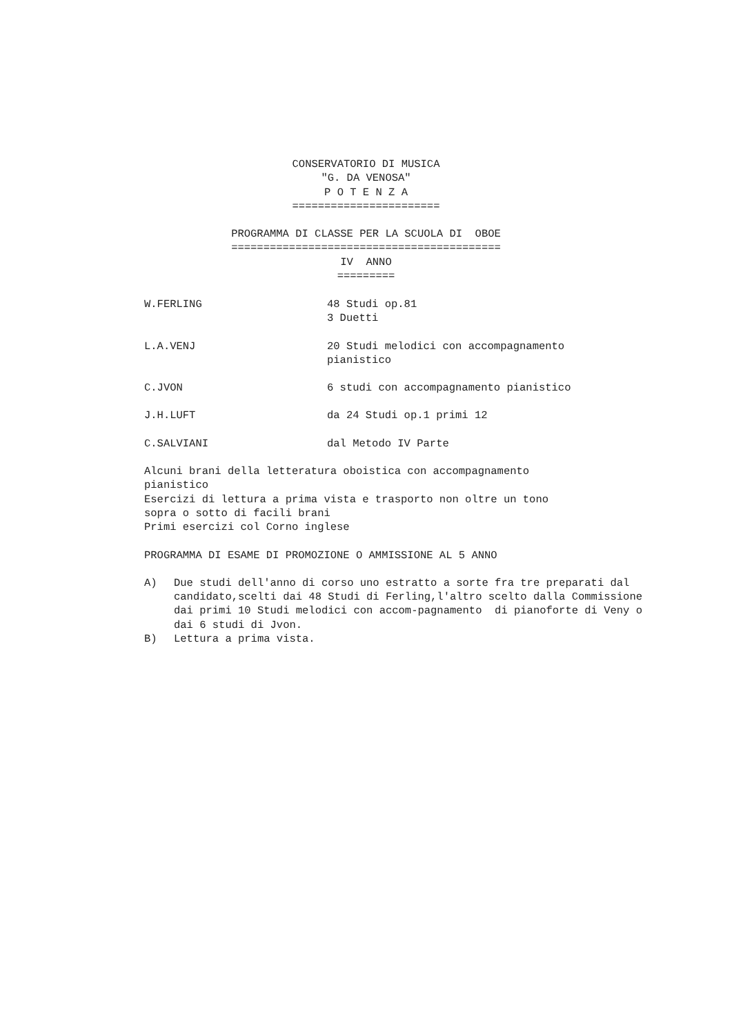CONSERVATORIO DI MUSICA
"G. DA VENOSA"
P O T E N Z A
=======================
PROGRAMMA DI CLASSE PER LA SCUOLA DI OBOE
==========================================
IV ANNO
=========
W.FERLING 48 Studi op.81
3 Duetti
L.A.VENJ 20 Studi melodici con accompagnamento
pianistico
C.JVON 6 studi con accompagnamento pianistico
J.H.LUFT da 24 Studi op.1 primi 12
C.SALVIANI dal Metodo IV Parte
Alcuni brani della letteratura oboistica con accompagnamento
pianistico
Esercizi di lettura a prima vista e trasporto non oltre un tono
sopra o sotto di facili brani
Primi esercizi col Corno inglese
PROGRAMMA DI ESAME DI PROMOZIONE O AMMISSIONE AL 5 ANNO
A) Due studi dell'anno di corso uno estratto a sorte fra tre preparati dal candidato,scelti dai 48 Studi di Ferling,l'altro scelto dalla Commissione dai primi 10 Studi melodici con accom-pagnamento di pianoforte di Veny o dai 6 studi di Jvon.
B) Lettura a prima vista.